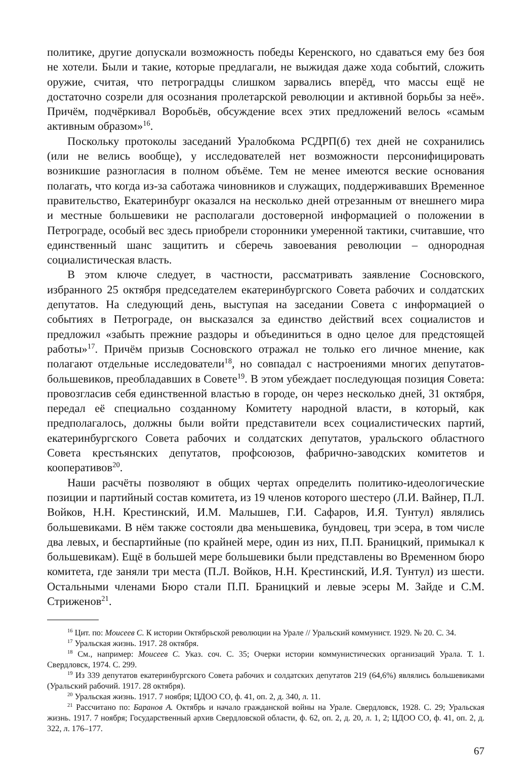политике, другие допускали возможность победы Керенского, но сдаваться ему без боя не хотели. Были и такие, которые предлагали, не выжидая даже хода событий, сложить оружие, считая, что петроградцы слишком зарвались вперёд, что массы ещё не достаточно созрели для осознания пролетарской революции и активной борьбы за неё». Причём, подчёркивал Воробьёв, обсуждение всех этих предложений велось «самым активным образом»<sup>16</sup>.
Поскольку протоколы заседаний Уралобкома РСДРП(б) тех дней не сохранились (или не велись вообще), у исследователей нет возможности персонифицировать возникшие разногласия в полном объёме. Тем не менее имеются веские основания полагать, что когда из-за саботажа чиновников и служащих, поддерживавших Временное правительство, Екатеринбург оказался на несколько дней отрезанным от внешнего мира и местные большевики не располагали достоверной информацией о положении в Петрограде, особый вес здесь приобрели сторонники умеренной тактики, считавшие, что единственный шанс защитить и сберечь завоевания революции – однородная социалистическая власть.
В этом ключе следует, в частности, рассматривать заявление Сосновского, избранного 25 октября председателем екатеринбургского Совета рабочих и солдатских депутатов. На следующий день, выступая на заседании Совета с информацией о событиях в Петрограде, он высказался за единство действий всех социалистов и предложил «забыть прежние раздоры и объединиться в одно целое для предстоящей работы»<sup>17</sup>. Причём призыв Сосновского отражал не только его личное мнение, как полагают отдельные исследователи<sup>18</sup>, но совпадал с настроениями многих депутатов-большевиков, преобладавших в Совете<sup>19</sup>. В этом убеждает последующая позиция Совета: провозгласив себя единственной властью в городе, он через несколько дней, 31 октября, передал её специально созданному Комитету народной власти, в который, как предполагалось, должны были войти представители всех социалистических партий, екатеринбургского Совета рабочих и солдатских депутатов, уральского областного Совета крестьянских депутатов, профсоюзов, фабрично-заводских комитетов и кооперативов<sup>20</sup>.
Наши расчёты позволяют в общих чертах определить политико-идеологические позиции и партийный состав комитета, из 19 членов которого шестеро (Л.И. Вайнер, П.Л. Войков, Н.Н. Крестинский, И.М. Малышев, Г.И. Сафаров, И.Я. Тунтул) являлись большевиками. В нём также состояли два меньшевика, бундовец, три эсера, в том числе два левых, и беспартийные (по крайней мере, один из них, П.П. Браницкий, примыкал к большевикам). Ещё в большей мере большевики были представлены во Временном бюро комитета, где заняли три места (П.Л. Войков, Н.Н. Крестинский, И.Я. Тунтул) из шести. Остальными членами Бюро стали П.П. Браницкий и левые эсеры М. Зайде и С.М. Стриженов<sup>21</sup>.
<sup>16</sup> Цит. по: Моисеев С. К истории Октябрьской революции на Урале // Уральский коммунист. 1929. № 20. С. 34.
<sup>17</sup> Уральская жизнь. 1917. 28 октября.
<sup>18</sup> См., например: Моисеев С. Указ. соч. С. 35; Очерки истории коммунистических организаций Урала. Т. 1. Свердловск, 1974. С. 299.
<sup>19</sup> Из 339 депутатов екатеринбургского Совета рабочих и солдатских депутатов 219 (64,6%) являлись большевиками (Уральский рабочий. 1917. 28 октября).
<sup>20</sup> Уральская жизнь. 1917. 7 ноября; ЦДОО СО, ф. 41, оп. 2, д. 340, л. 11.
<sup>21</sup> Рассчитано по: Баранов А. Октябрь и начало гражданской войны на Урале. Свердловск, 1928. С. 29; Уральская жизнь. 1917. 7 ноября; Государственный архив Свердловской области, ф. 62, оп. 2, д. 20, л. 1, 2; ЦДОО СО, ф. 41, оп. 2, д. 322, л. 176–177.
67